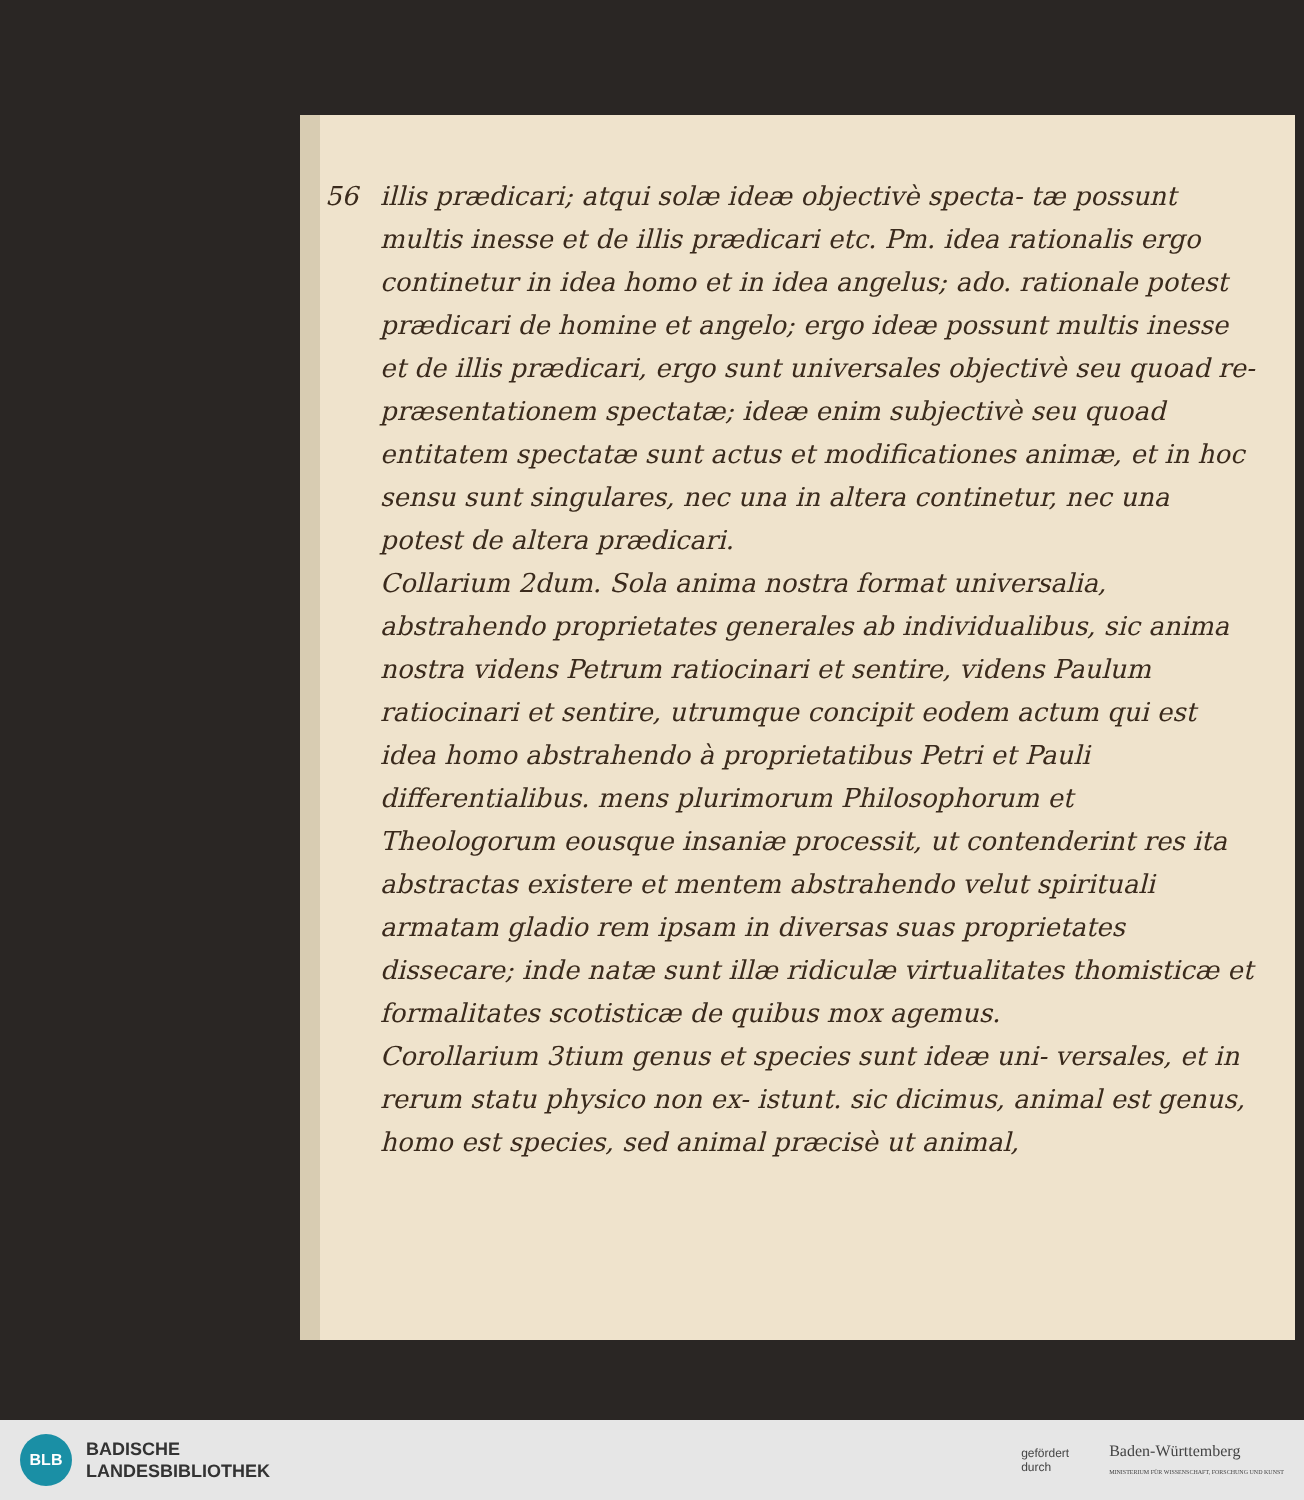56 illis prædicari; atqui solæ ideæ objectivè specta- tæ possunt multis inesse et de illis prædicari etc. Pm. idea rationalis ergo continetur in idea homo et in idea angelus; ado. rationale potest prædicari de homine et angelo; ergo ideæ possunt multis inesse et de illis prædicari, ergo sunt universales objectivè seu quoad re- præsentationem spectatæ; ideæ enim subjectivè seu quoad entitatem spectatæ sunt actus et modificationes animæ, et in hoc sensu sunt singulares, nec una in altera continetur, nec una potest de altera prædicari.
Collarium 2dum. Sola anima nostra format universalia, abstrahendo proprietates generales ab individualibus, sic anima nostra videns Petrum ratiocinari et sentire, videns Paulum ratiocinari et sentire, utrumque concipit eodem actum qui est idea homo abstrahendo à proprietatibus Petri et Pauli differentialibus. mens plurimorum Philosophorum et Theologorum eousque insaniæ processit, ut contenderint res ita abstractas existere et mentem abstrahendo velut spirituali armatam gladio rem ipsam in diversas suas proprietates dissecare; inde natæ sunt illæ ridiculæ virtualitates thomisticæ et formalitates scotisticæ de quibus mox agemus.
Corollarium 3tium genus et species sunt ideæ uni- versales, et in rerum statu physico non ex- istunt. sic dicimus, animal est genus, homo est species, sed animal præcisè ut animal,
BLB
BADISCHE
LANDESBIBLIOTHEK
gefördert
durch
Baden-Württemberg
MINISTERIUM FÜR WISSENSCHAFT, FORSCHUNG UND KUNST